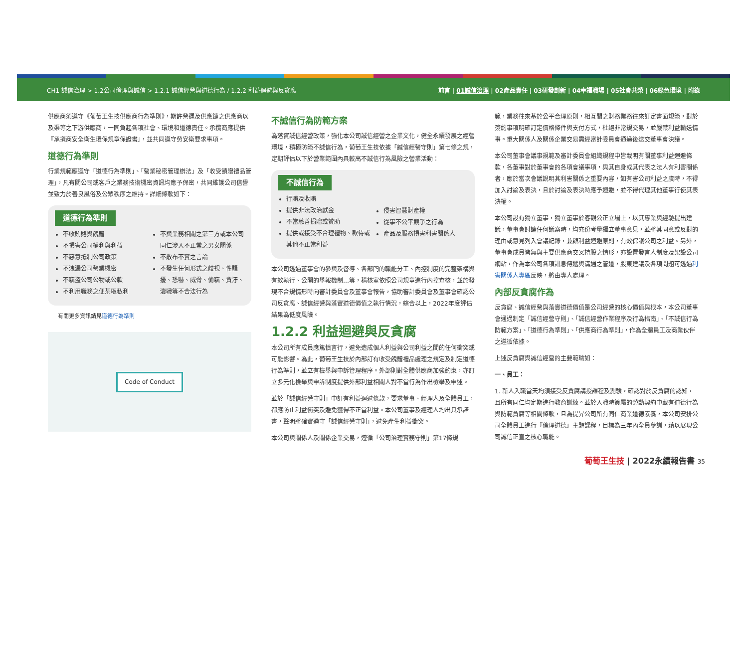CH1 誠信治理 > 1.2公司倫理與誠信 > 1.2.1 誠信經營與道德行為 / 1.2.2 利益迴避與反貪腐 前言 | 01誠信治理 | 02產品責任 | 03研發創新 | 04幸福職場 | 05社會共榮 | 06綠色環境 | 附錄
供應商須遵守《葡萄王生技供應商行為準則》，期許營運及供應鏈之供應商以及渠等之下游供應商，一同負起各項社會、環境和道德責任。承攬商應提供『承攬商安全衛生環保規章保證書』，並共同遵守勞安衛要求事項。
道德行為準則
行業規範應遵守「道德行為準則」、「營業秘密管理辦法」及「收受饋贈禮品管理」，凡有關公司或客戶之業務技術機密資訊均應予保密，共同維護公司信譽並致力於善良風俗及公眾秩序之維持。詳細條款如下：
道德行為準則
不收賄賂與餽贈
不損害公司權利與利益
不惡意抵制公司政策
不洩漏公司營業機密
不竊盜公司公物或公款
不利用職務之便某取私利
不與業務相關之第三方或本公司同仁涉入不正常之男女關係
不散布不實之言論
不發生任何形式之歧視、性騷擾、恐嚇、威脅、偷竊、貪汙、瀆職等不合法行為
有關更多資訊請見道德行為準則
Code of Conduct
不誠信行為防範方案
為落實誠信經營政策，強化本公司誠信經營之企業文化，健全永續發展之經營環境，積極防範不誠信行為，葡萄王生技依據「誠信經營守則」第七條之規，定期評估以下於營業範圍內具較高不誠信行為風險之營業活動：
不誠信行為
行賄及收賄
提供非法政治獻金
不當慈善捐贈或贊助
提供或接受不合理禮物、款待或其他不正當利益
侵害智慧財產權
從事不公平競爭之行為
產品及服務損害利害關係人
本公司透過董事會的參與及督導、各部門的職能分工、內控制度的完整架構與有效執行、公開的舉報機制…等，稽核室依照公司規章進行內控查核，並於發現不合規情形時向審計委員會及董事會報告，協助審計委員會及董事會確認公司反貪腐、誠信經營與落實道德價值之執行情況，綜合以上，2022年度評估結果為低度風險。
1.2.2 利益迴避與反貪腐
本公司所有成員應篤慎言行，避免造成個人利益與公司利益之間的任何衝突或可能影響。為此，葡萄王生技於內部訂有收受餽贈禮品處理之規定及制定道德行為準則，並立有檢舉與申訴管理程序。外部則對全體供應商加強約束，亦訂立多元化檢舉與申訴制度提供外部利益相關人對不當行為作出檢舉及申述。
並於「誠信經營守則」中訂有利益迴避條款，要求董事、經理人及全體員工，都應防止利益衝突及避免獲得不正當利益。本公司董事及經理人均出具承諾書，聲明將確實遵守「誠信經營守則」，避免產生利益衝突。
本公司與關係人及關係企業交易，遵循「公司治理實務守則」第17條規
範，業務往來基於公平合理原則，相互間之財務業務往來訂定書面規範，對於簽約事項明確訂定價格條件與支付方式，杜絕非常規交易，並嚴禁利益輸送情事。重大關係人及關係企業交易需經審計委員會通過後送交董事會決議。
本公司董事會議事規範及審計委員會組織規程中皆載明有關董事利益迴避條款，各董事對於董事會的各項會議事項，與其自身或其代表之法人有利害關係者，應於當次會議說明其利害關係之重要內容，如有害公司利益之虞時，不得加入討論及表決，且於討論及表決時應予迴避，並不得代理其他董事行使其表決權。
本公司設有獨立董事，獨立董事於客觀公正立場上，以其專業與經驗提出建議，董事會討論任何議案時，均充份考量獨立董事意見，並將其同意或反對的理由或意見列入會議紀錄，兼顧利益迴避原則，有效保護公司之利益。另外，董事會成員皆無與主要供應商交叉持股之情形，亦設置發言人制度及架設公司網站，作為本公司各項訊息傳遞與溝通之管道，股東建議及各項問題可透過利害關係人專區反映，將由專人處理。
內部反貪腐作為
反貪腐、誠信經營與落實道德價值是公司經營的核心價值與根本，本公司董事會通過制定「誠信經營守則」、「誠信經營作業程序及行為指南」、「不誠信行為防範方案」、「道德行為準則」、「供應商行為準則」，作為全體員工及商業伙伴之遵循依據。
上述反貪腐與誠信經營的主要範疇如：
一、員工：
1. 新人入職當天均須接受反貪腐講授課程及測驗，確認對於反貪腐的認知，且所有同仁均定期進行教育訓練。並於入職時簽屬的勞動契約中載有道德行為與防範貪腐等相關條款，且為提昇公司所有同仁商業道德素養，本公司安排公司全體員工進行『倫理道德』主題課程，目標為三年內全員參訓，藉以展現公司誠信正直之核心職能。
葡萄王生技 | 2022永續報告書 35